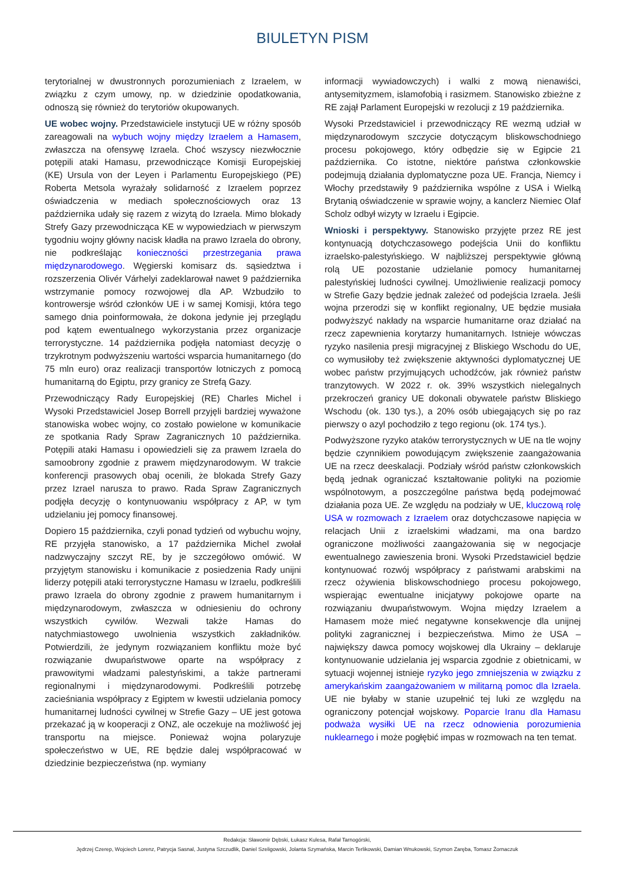BIULETYN PISM
terytorialnej w dwustronnych porozumieniach z Izraelem, w związku z czym umowy, np. w dziedzinie opodatkowania, odnoszą się również do terytoriów okupowanych.
UE wobec wojny. Przedstawiciele instytucji UE w różny sposób zareagowali na wybuch wojny między Izraelem a Hamasem, zwłaszcza na ofensywę Izraela. Choć wszyscy niezwłocznie potępili ataki Hamasu, przewodniczące Komisji Europejskiej (KE) Ursula von der Leyen i Parlamentu Europejskiego (PE) Roberta Metsola wyrażały solidarność z Izraelem poprzez oświadczenia w mediach społecznościowych oraz 13 października udały się razem z wizytą do Izraela. Mimo blokady Strefy Gazy przewodnicząca KE w wypowiedziach w pierwszym tygodniu wojny główny nacisk kładła na prawo Izraela do obrony, nie podkreślając konieczności przestrzegania prawa międzynarodowego. Węgierski komisarz ds. sąsiedztwa i rozszerzenia Olivér Várhelyi zadeklarował nawet 9 października wstrzymanie pomocy rozwojowej dla AP. Wzbudziło to kontrowersje wśród członków UE i w samej Komisji, która tego samego dnia poinformowała, że dokona jedynie jej przeglądu pod kątem ewentualnego wykorzystania przez organizacje terrorystyczne. 14 października podjęła natomiast decyzję o trzykrotnym podwyższeniu wartości wsparcia humanitarnego (do 75 mln euro) oraz realizacji transportów lotniczych z pomocą humanitarną do Egiptu, przy granicy ze Strefą Gazy.
Przewodniczący Rady Europejskiej (RE) Charles Michel i Wysoki Przedstawiciel Josep Borrell przyjęli bardziej wyważone stanowiska wobec wojny, co zostało powielone w komunikacie ze spotkania Rady Spraw Zagranicznych 10 października. Potępili ataki Hamasu i opowiedzieli się za prawem Izraela do samoobrony zgodnie z prawem międzynarodowym. W trakcie konferencji prasowych obaj ocenili, że blokada Strefy Gazy przez Izrael narusza to prawo. Rada Spraw Zagranicznych podjęła decyzję o kontynuowaniu współpracy z AP, w tym udzielaniu jej pomocy finansowej.
Dopiero 15 października, czyli ponad tydzień od wybuchu wojny, RE przyjęła stanowisko, a 17 października Michel zwołał nadzwyczajny szczyt RE, by je szczegółowo omówić. W przyjętym stanowisku i komunikacie z posiedzenia Rady unijni liderzy potępili ataki terrorystyczne Hamasu w Izraelu, podkreślili prawo Izraela do obrony zgodnie z prawem humanitarnym i międzynarodowym, zwłaszcza w odniesieniu do ochrony wszystkich cywilów. Wezwali także Hamas do natychmiastowego uwolnienia wszystkich zakładników. Potwierdzili, że jedynym rozwiązaniem konfliktu może być rozwiązanie dwupaństwowe oparte na współpracy z prawowitymi władzami palestyńskimi, a także partnerami regionalnymi i międzynarodowymi. Podkreślili potrzebę zacieśniania współpracy z Egiptem w kwestii udzielania pomocy humanitarnej ludności cywilnej w Strefie Gazy – UE jest gotowa przekazać ją w kooperacji z ONZ, ale oczekuje na możliwość jej transportu na miejsce. Ponieważ wojna polaryzuje społeczeństwo w UE, RE będzie dalej współpracować w dziedzinie bezpieczeństwa (np. wymiany
informacji wywiadowczych) i walki z mową nienawiści, antysemityzmem, islamofobią i rasizmem. Stanowisko zbieżne z RE zajął Parlament Europejski w rezolucji z 19 października.
Wysoki Przedstawiciel i przewodniczący RE wezmą udział w międzynarodowym szczycie dotyczącym bliskowschodniego procesu pokojowego, który odbędzie się w Egipcie 21 października. Co istotne, niektóre państwa członkowskie podejmują działania dyplomatyczne poza UE. Francja, Niemcy i Włochy przedstawiły 9 października wspólne z USA i Wielką Brytanią oświadczenie w sprawie wojny, a kanclerz Niemiec Olaf Scholz odbył wizyty w Izraelu i Egipcie.
Wnioski i perspektywy. Stanowisko przyjęte przez RE jest kontynuacją dotychczasowego podejścia Unii do konfliktu izraelsko-palestyńskiego. W najbliższej perspektywie główną rolą UE pozostanie udzielanie pomocy humanitarnej palestyńskiej ludności cywilnej. Umożliwienie realizacji pomocy w Strefie Gazy będzie jednak zależeć od podejścia Izraela. Jeśli wojna przerodzi się w konflikt regionalny, UE będzie musiała podwyższyć nakłady na wsparcie humanitarne oraz działać na rzecz zapewnienia korytarzy humanitarnych. Istnieje wówczas ryzyko nasilenia presji migracyjnej z Bliskiego Wschodu do UE, co wymusiłoby też zwiększenie aktywności dyplomatycznej UE wobec państw przyjmujących uchodźców, jak również państw tranzytowych. W 2022 r. ok. 39% wszystkich nielegalnych przekroczeń granicy UE dokonali obywatele państw Bliskiego Wschodu (ok. 130 tys.), a 20% osób ubiegających się po raz pierwszy o azyl pochodziło z tego regionu (ok. 174 tys.).
Podwyższone ryzyko ataków terrorystycznych w UE na tle wojny będzie czynnikiem powodującym zwiększenie zaangażowania UE na rzecz deeskalacji. Podziały wśród państw członkowskich będą jednak ograniczać kształtowanie polityki na poziomie wspólnotowym, a poszczególne państwa będą podejmować działania poza UE. Ze względu na podziały w UE, kluczową rolę USA w rozmowach z Izraelem oraz dotychczasowe napięcia w relacjach Unii z izraelskimi władzami, ma ona bardzo ograniczone możliwości zaangażowania się w negocjacje ewentualnego zawieszenia broni. Wysoki Przedstawiciel będzie kontynuować rozwój współpracy z państwami arabskimi na rzecz ożywienia bliskowschodniego procesu pokojowego, wspierając ewentualne inicjatywy pokojowe oparte na rozwiązaniu dwupaństwowym. Wojna między Izraelem a Hamasem może mieć negatywne konsekwencje dla unijnej polityki zagranicznej i bezpieczeństwa. Mimo że USA – największy dawca pomocy wojskowej dla Ukrainy – deklaruje kontynuowanie udzielania jej wsparcia zgodnie z obietnicami, w sytuacji wojennej istnieje ryzyko jego zmniejszenia w związku z amerykańskim zaangażowaniem w militarną pomoc dla Izraela. UE nie byłaby w stanie uzupełnić tej luki ze względu na ograniczony potencjał wojskowy. Poparcie Iranu dla Hamasu podważa wysiłki UE na rzecz odnowienia porozumienia nuklearnego i może pogłębić impas w rozmowach na ten temat.
Redakcja: Sławomir Dębski, Łukasz Kulesa, Rafał Tarnogórski,
Jędrzej Czerep, Wojciech Lorenz, Patrycja Sasnal, Justyna Szczudlik, Daniel Szeligowski, Jolanta Szymańska, Marcin Terlikowski, Damian Wnukowski, Szymon Zaręba, Tomasz Żornaczuk